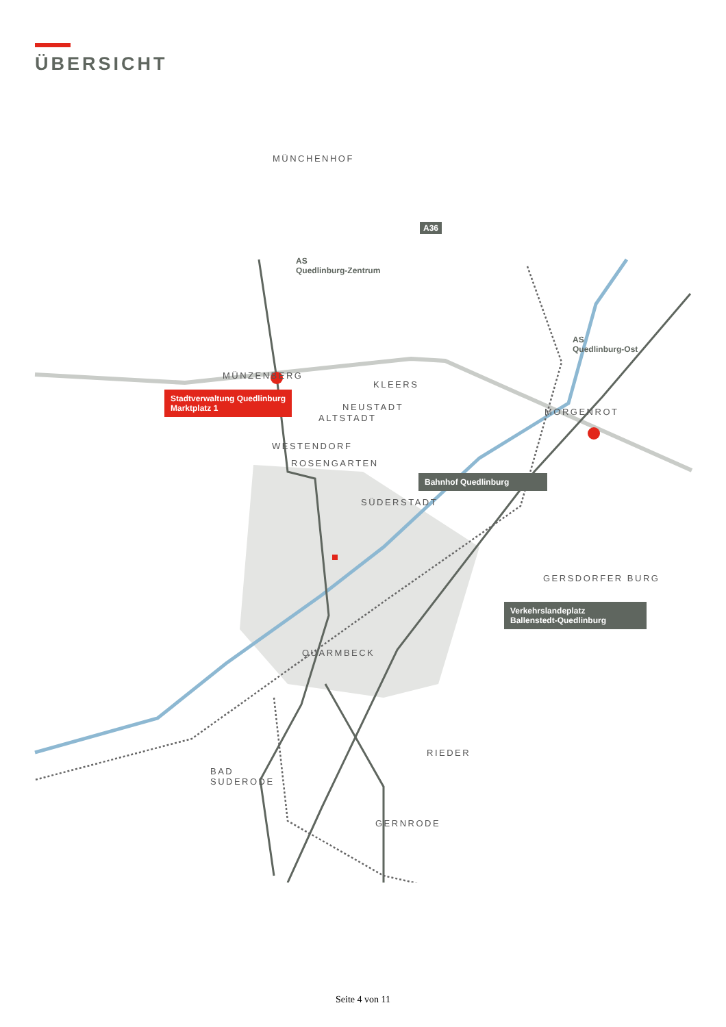ÜBERSICHT
MÜNCHENHOF
A36
AS
Quedlinburg-Zentrum
AS
Quedlinburg-Ost
MÜNZENBERG
KLEERS
NEUSTADT
ALTSTADT
MORGENROT
Stadtverwaltung Quedlinburg
Marktplatz 1
WESTENDORF
ROSENGARTEN
Bahnhof Quedlinburg
SÜDERSTADT
GERSDORFER BURG
Verkehrslandeplatz
Ballenstedt-Quedlinburg
QUARMBECK
RIEDER
BAD
SUDERODE
GERNRODE
Seite 4 von 11